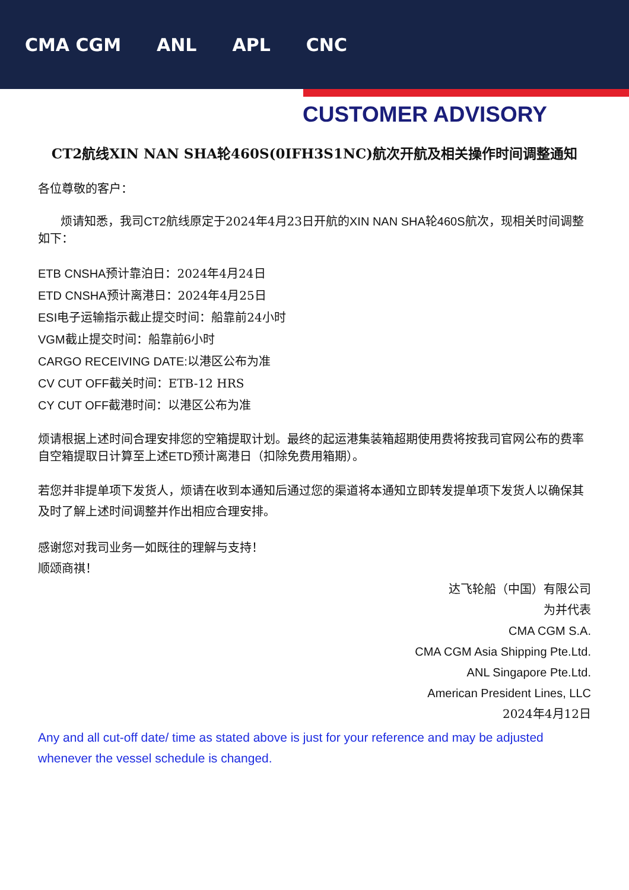CMA CGM ANL APL CNC
CUSTOMER ADVISORY
CT2航线XIN NAN SHA轮460S(0IFH3S1NC)航次开航及相关操作时间调整通知
各位尊敬的客户：
烦请知悉，我司CT2航线原定于2024年4月23日开航的XIN NAN SHA轮460S航次，现相关时间调整如下：
ETB CNSHA预计靠泊日：2024年4月24日
ETD CNSHA预计离港日：2024年4月25日
ESI电子运输指示截止提交时间：船靠前24小时
VGM截止提交时间：船靠前6小时
CARGO RECEIVING DATE: 以港区公布为准
CV CUT OFF截关时间：ETB-12 HRS
CY CUT OFF截港时间：以港区公布为准
烦请根据上述时间合理安排您的空箱提取计划。最终的起运港集装箱超期使用费将按我司官网公布的费率自空箱提取日计算至上述ETD预计离港日（扣除免费用箱期）。
若您并非提单项下发货人，烦请在收到本通知后通过您的渠道将本通知立即转发提单项下发货人以确保其及时了解上述时间调整并作出相应合理安排。
感谢您对我司业务一如既往的理解与支持！
顺颂商祺！
达飞轮船（中国）有限公司
为并代表
CMA CGM S.A.
CMA CGM Asia Shipping Pte.Ltd.
ANL Singapore Pte.Ltd.
American President Lines, LLC
2024年4月12日
Any and all cut-off date/ time as stated above is just for your reference and may be adjusted whenever the vessel schedule is changed.